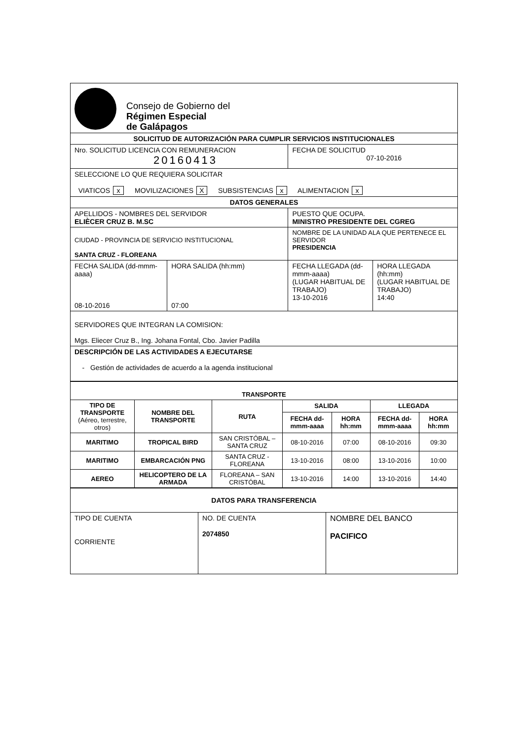Consejo de Gobierno del
Régimen Especial
de Galápagos
| SOLICITUD DE AUTORIZACIÓN PARA CUMPLIR SERVICIOS INSTITUCIONALES | | | |
| Nro. SOLICITUD LICENCIA CON REMUNERACION 20160413 | | FECHA DE SOLICITUD 07-10-2016 | |
| SELECCIONE LO QUE REQUIERA SOLICITAR VIATICOS x MOVILIZACIONES X SUBSISTENCIAS x ALIMENTACION x | | | |
| DATOS GENERALES | | | |
| APELLIDOS - NOMBRES DEL SERVIDOR ELIÈCER CRUZ B. M.SC | | PUESTO QUE OCUPA. MINISTRO PRESIDENTE DEL CGREG | |
| CIUDAD - PROVINCIA DE SERVICIO INSTITUCIONAL SANTA CRUZ - FLOREANA | | NOMBRE DE LA UNIDAD ALA QUE PERTENECE EL SERVIDOR PRESIDENCIA | |
| FECHA SALIDA (dd-mmm-aaaa) 08-10-2016 | HORA SALIDA (hh:mm) 07:00 | FECHA LLEGADA (dd-mmm-aaaa) (LUGAR HABITUAL DE TRABAJO) 13-10-2016 | HORA LLEGADA (hh:mm) (LUGAR HABITUAL DE TRABAJO) 14:40 |
| SERVIDORES QUE INTEGRAN LA COMISION: Mgs. Eliecer Cruz B., Ing. Johana Fontal, Cbo. Javier Padilla | | | |
| DESCRIPCIÓN DE LAS ACTIVIDADES A EJECUTARSE - Gestión de actividades de acuerdo a la agenda institucional | | | |
| TRANSPORTE | | | | | | |
| --- | --- | --- | --- | --- | --- | --- |
| TIPO DE TRANSPORTE (Aéreo, terrestre, otros) | NOMBRE DEL TRANSPORTE | RUTA | SALIDA | | LLEGADA | |
| | | | FECHA dd-mmm-aaaa | HORA hh:mm | FECHA dd-mmm-aaaa | HORA hh:mm |
| MARITIMO | TROPICAL BIRD | SAN CRISTÓBAL – SANTA CRUZ | 08-10-2016 | 07:00 | 08-10-2016 | 09:30 |
| MARITIMO | EMBARCACIÓN PNG | SANTA CRUZ - FLOREANA | 13-10-2016 | 08:00 | 13-10-2016 | 10:00 |
| AEREO | HELICOPTERO DE LA ARMADA | FLOREANA – SAN CRISTÓBAL | 13-10-2016 | 14:00 | 13-10-2016 | 14:40 |
| DATOS PARA TRANSFERENCIA | | |
| TIPO DE CUENTA CORRIENTE | NO. DE CUENTA 2074850 | NOMBRE DEL BANCO PACIFICO |